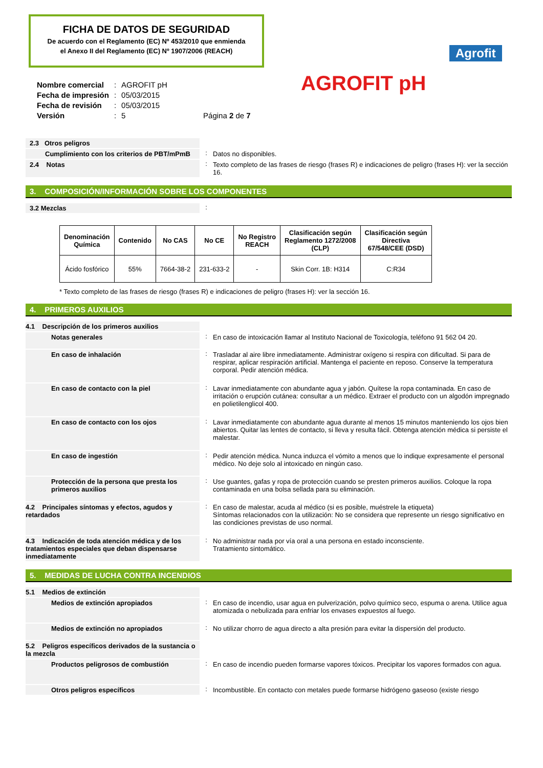FICHA DE DATOS DE SEGURIDAD
De acuerdo con el Reglamento (EC) Nº 453/2010 que enmienda
el Anexo II del Reglamento (EC) Nº 1907/2006 (REACH)
Agrofit
AGROFIT pH
| Nombre comercial | : | AGROFIT pH | |
| Fecha de impresión | : | 05/03/2015 | |
| Fecha de revisión | : | 05/03/2015 | |
| Versión | : | 5 | Página 2 de 7 |
2.3 Otros peligros
Cumplimiento con los criterios de PBT/mPmB : Datos no disponibles.
2.4 Notas : Texto completo de las frases de riesgo (frases R) e indicaciones de peligro (frases H): ver la sección 16.
3. COMPOSICIÓN/INFORMACIÓN SOBRE LOS COMPONENTES
3.2 Mezclas :
| Denominación Química | Contenido | No CAS | No CE | No Registro REACH | Clasificación según Reglamento 1272/2008 (CLP) | Clasificación según Directiva 67/548/CEE (DSD) |
| --- | --- | --- | --- | --- | --- | --- |
| Ácido fosfórico | 55% | 7664-38-2 | 231-633-2 | - | Skin Corr. 1B: H314 | C:R34 |
* Texto completo de las frases de riesgo (frases R) e indicaciones de peligro (frases H): ver la sección 16.
4. PRIMEROS AUXILIOS
4.1 Descripción de los primeros auxilios
Notas generales
: En caso de intoxicación llamar al Instituto Nacional de Toxicología, teléfono 91 562 04 20.
En caso de inhalación
: Trasladar al aire libre inmediatamente. Administrar oxígeno si respira con dificultad. Si para de respirar, aplicar respiración artificial. Mantenga el paciente en reposo. Conserve la temperatura corporal. Pedir atención médica.
En caso de contacto con la piel
: Lavar inmediatamente con abundante agua y jabón. Quítese la ropa contaminada. En caso de irritación o erupción cutánea: consultar a un médico. Extraer el producto con un algodón impregnado en polietilenglicol 400.
En caso de contacto con los ojos
: Lavar inmediatamente con abundante agua durante al menos 15 minutos manteniendo los ojos bien abiertos. Quitar las lentes de contacto, si lleva y resulta fácil. Obtenga atención médica si persiste el malestar.
En caso de ingestión
: Pedir atención médica. Nunca induzca el vómito a menos que lo indique expresamente el personal médico. No deje solo al intoxicado en ningún caso.
Protección de la persona que presta los primeros auxilios
: Use guantes, gafas y ropa de protección cuando se presten primeros auxilios. Coloque la ropa contaminada en una bolsa sellada para su eliminación.
4.2 Principales síntomas y efectos, agudos y retardados
: En caso de malestar, acuda al médico (si es posible, muéstrele la etiqueta)
Síntomas relacionados con la utilización: No se considera que represente un riesgo significativo en las condiciones previstas de uso normal.
4.3 Indicación de toda atención médica y de los tratamientos especiales que deban dispensarse inmediatamente
: No administrar nada por vía oral a una persona en estado inconsciente.
Tratamiento sintomático.
5. MEDIDAS DE LUCHA CONTRA INCENDIOS
5.1 Medios de extinción
Medios de extinción apropiados
: En caso de incendio, usar agua en pulverización, polvo químico seco, espuma o arena. Utilice agua atomizada o nebulizada para enfriar los envases expuestos al fuego.
Medios de extinción no apropiados
: No utilizar chorro de agua directo a alta presión para evitar la dispersión del producto.
5.2 Peligros específicos derivados de la sustancia o la mezcla
Productos peligrosos de combustión
: En caso de incendio pueden formarse vapores tóxicos. Precipitar los vapores formados con agua.
Otros peligros específicos : Incombustible. En contacto con metales puede formarse hidrógeno gaseoso (existe riesgo